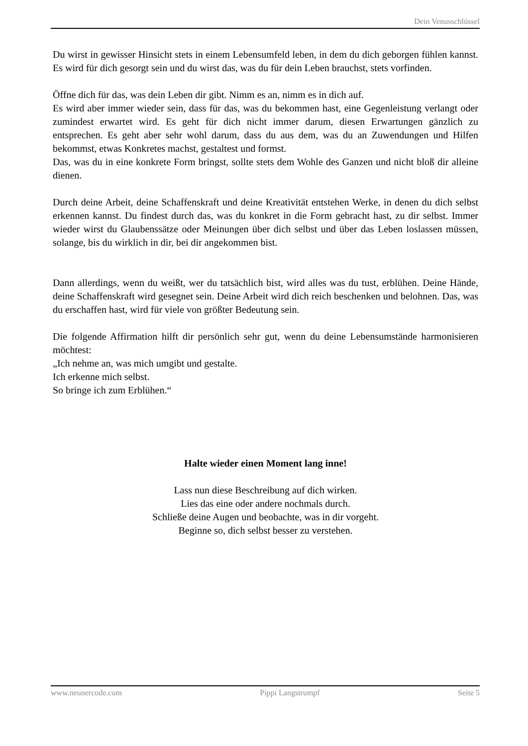Dein Venusschlüssel
Du wirst in gewisser Hinsicht stets in einem Lebensumfeld leben, in dem du dich geborgen fühlen kannst. Es wird für dich gesorgt sein und du wirst das, was du für dein Leben brauchst, stets vorfinden.
Öffne dich für das, was dein Leben dir gibt. Nimm es an, nimm es in dich auf.
Es wird aber immer wieder sein, dass für das, was du bekommen hast, eine Gegenleistung verlangt oder zumindest erwartet wird. Es geht für dich nicht immer darum, diesen Erwartungen gänzlich zu entsprechen. Es geht aber sehr wohl darum, dass du aus dem, was du an Zuwendungen und Hilfen bekommst, etwas Konkretes machst, gestaltest und formst.
Das, was du in eine konkrete Form bringst, sollte stets dem Wohle des Ganzen und nicht bloß dir alleine dienen.
Durch deine Arbeit, deine Schaffenskraft und deine Kreativität entstehen Werke, in denen du dich selbst erkennen kannst. Du findest durch das, was du konkret in die Form gebracht hast, zu dir selbst. Immer wieder wirst du Glaubenssätze oder Meinungen über dich selbst und über das Leben loslassen müssen, solange, bis du wirklich in dir, bei dir angekommen bist.
Dann allerdings, wenn du weißt, wer du tatsächlich bist, wird alles was du tust, erblühen. Deine Hände, deine Schaffenskraft wird gesegnet sein. Deine Arbeit wird dich reich beschenken und belohnen. Das, was du erschaffen hast, wird für viele von größter Bedeutung sein.
Die folgende Affirmation hilft dir persönlich sehr gut, wenn du deine Lebensumstände harmonisieren möchtest:
„Ich nehme an, was mich umgibt und gestalte.
Ich erkenne mich selbst.
So bringe ich zum Erblühen.“
Halte wieder einen Moment lang inne!
Lass nun diese Beschreibung auf dich wirken.
Lies das eine oder andere nochmals durch.
Schließe deine Augen und beobachte, was in dir vorgeht.
Beginne so, dich selbst besser zu verstehen.
www.neunercode.com Pippi Langstrumpf Seite 5